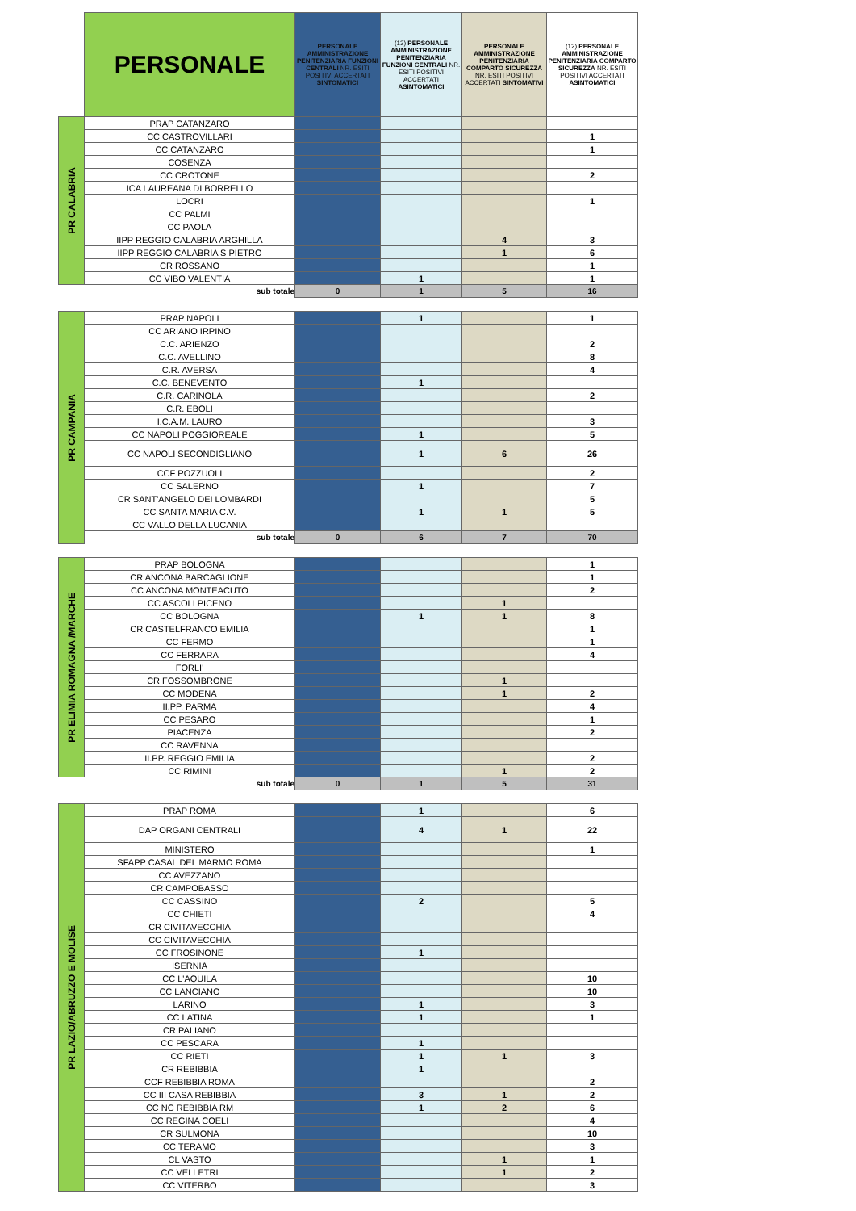| | PERSONALE | PERSONALE AMMINISTRAZIONE PENITENZIARIA FUNZIONI CENTRALI NR. ESITI POSITIVI ACCERTATI SINTOMATICI | (13) PERSONALE AMMINISTRAZIONE PENITENZIARIA FUNZIONI CENTRALI NR. ESITI POSITIVI ACCERTATI ASINTOMATICI | PERSONALE AMMINISTRAZIONE PENITENZIARIA COMPARTO SICUREZZA NR. ESITI POSITIVI ACCERTATI SINTOMATIVI | (12) PERSONALE AMMINISTRAZIONE PENITENZIARIA COMPARTO SICUREZZA NR. ESITI POSITIVI ACCERTATI ASINTOMATICI |
| --- | --- | --- | --- | --- | --- |
| PR CALABRIA | PRAP CATANZARO | | | | |
| | CC CASTROVILLARI | | | | 1 |
| | CC CATANZARO | | | | 1 |
| | COSENZA | | | | |
| | CC CROTONE | | | | 2 |
| | ICA LAUREANA DI BORRELLO | | | | |
| | LOCRI | | | | 1 |
| | CC PALMI | | | | |
| | CC PAOLA | | | | |
| | IIPP REGGIO CALABRIA ARGHILLA | | | 4 | 3 |
| | IIPP REGGIO CALABRIA S PIETRO | | | 1 | 6 |
| | CR ROSSANO | | | | 1 |
| | CC VIBO VALENTIA | | 1 | | 1 |
| | sub totale | 0 | 1 | 5 | 16 |
| PR CAMPANIA | PRAP NAPOLI | | 1 | | 1 |
| | CC ARIANO IRPINO | | | | |
| | C.C. ARIENZO | | | | 2 |
| | C.C. AVELLINO | | | | 8 |
| | C.R. AVERSA | | | | 4 |
| | C.C. BENEVENTO | | 1 | | |
| | C.R. CARINOLA | | | | 2 |
| | C.R. EBOLI | | | | |
| | I.C.A.M. LAURO | | | | 3 |
| | CC NAPOLI POGGIOREALE | | 1 | | 5 |
| | CC NAPOLI SECONDIGLIANO | | 1 | 6 | 26 |
| | CCF POZZUOLI | | | | 2 |
| | CC SALERNO | | 1 | | 7 |
| | CR SANT'ANGELO DEI LOMBARDI | | | | 5 |
| | CC SANTA MARIA C.V. | | 1 | 1 | 5 |
| | CC VALLO DELLA LUCANIA | | | | |
| | sub totale | 0 | 6 | 7 | 70 |
| PR ELIMIA ROMAGNA /MARCHE | PRAP BOLOGNA | | | | 1 |
| | CR ANCONA BARCAGLIONE | | | | 1 |
| | CC ANCONA MONTEACUTO | | | | 2 |
| | CC ASCOLI PICENO | | | 1 | |
| | CC BOLOGNA | | 1 | 1 | 8 |
| | CR CASTELFRANCO EMILIA | | | | 1 |
| | CC FERMO | | | | 1 |
| | CC FERRARA | | | | 4 |
| | FORLI' | | | | |
| | CR FOSSOMBRONE | | | 1 | |
| | CC MODENA | | | 1 | 2 |
| | II.PP. PARMA | | | | 4 |
| | CC PESARO | | | | 1 |
| | PIACENZA | | | | 2 |
| | CC RAVENNA | | | | |
| | II.PP. REGGIO EMILIA | | | | 2 |
| | CC RIMINI | | | 1 | 2 |
| | sub totale | 0 | 1 | 5 | 31 |
| PR LAZIO/ABRUZZO E MOLISE | PRAP ROMA | | 1 | | 6 |
| | DAP ORGANI CENTRALI | | 4 | 1 | 22 |
| | MINISTERO | | | | 1 |
| | SFAPP CASAL DEL MARMO ROMA | | | | |
| | CC AVEZZANO | | | | |
| | CR CAMPOBASSO | | | | |
| | CC CASSINO | | 2 | | 5 |
| | CC CHIETI | | | | 4 |
| | CR CIVITAVECCHIA | | | | |
| | CC CIVITAVECCHIA | | | | |
| | CC FROSINONE | | 1 | | |
| | ISERNIA | | | | |
| | CC L'AQUILA | | | | 10 |
| | CC LANCIANO | | | | 10 |
| | LARINO | | 1 | | 3 |
| | CC LATINA | | 1 | | 1 |
| | CR PALIANO | | | | |
| | CC PESCARA | | 1 | | |
| | CC RIETI | | 1 | 1 | 3 |
| | CR REBIBBIA | | 1 | | |
| | CCF REBIBBIA ROMA | | | | 2 |
| | CC III CASA REBIBBIA | | 3 | 1 | 2 |
| | CC NC REBIBBIA RM | | 1 | 2 | 6 |
| | CC REGINA COELI | | | | 4 |
| | CR SULMONA | | | | 10 |
| | CC TERAMO | | | | 3 |
| | CL VASTO | | | 1 | 1 |
| | CC VELLETRI | | | 1 | 2 |
| | CC VITERBO | | | | 3 |